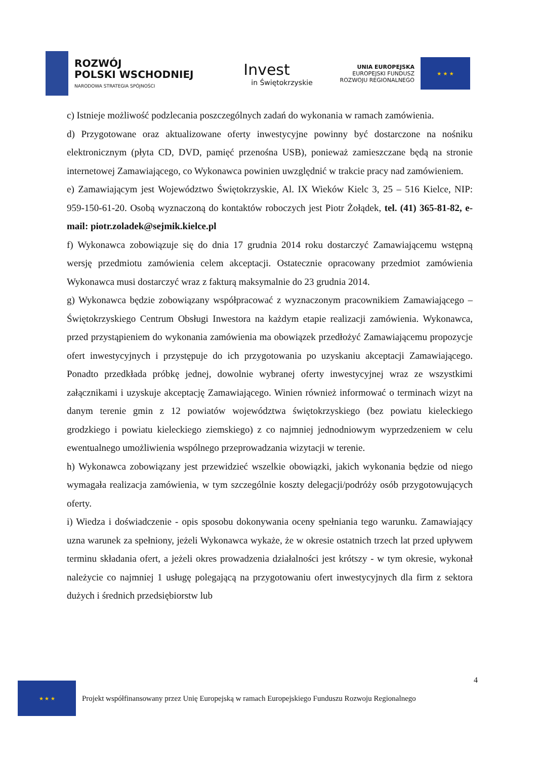ROZWÓJ
POLSKI WSCHODNIEJ
NARODOWA STRATEGIA SPÓJNOŚCI
Invest
in Świętokrzyskie
UNIA EUROPEJSKA
EUROPEJSKI FUNDUSZ
ROZWOJU REGIONALNEGO
★ ★ ★
c) Istnieje możliwość podzlecania poszczególnych zadań do wykonania w ramach zamówienia.
d) Przygotowane oraz aktualizowane oferty inwestycyjne powinny być dostarczone na nośniku elektronicznym (płyta CD, DVD, pamięć przenośna USB), ponieważ zamieszczane będą na stronie internetowej Zamawiającego, co Wykonawca powinien uwzględnić w trakcie pracy nad zamówieniem.
e) Zamawiającym jest Województwo Świętokrzyskie, Al. IX Wieków Kielc 3, 25 – 516 Kielce, NIP: 959-150-61-20. Osobą wyznaczoną do kontaktów roboczych jest Piotr Żołądek, tel. (41) 365-81-82, e-mail: piotr.zoladek@sejmik.kielce.pl
f) Wykonawca zobowiązuje się do dnia 17 grudnia 2014 roku dostarczyć Zamawiającemu wstępną wersję przedmiotu zamówienia celem akceptacji. Ostatecznie opracowany przedmiot zamówienia Wykonawca musi dostarczyć wraz z fakturą maksymalnie do 23 grudnia 2014.
g) Wykonawca będzie zobowiązany współpracować z wyznaczonym pracownikiem Zamawiającego – Świętokrzyskiego Centrum Obsługi Inwestora na każdym etapie realizacji zamówienia. Wykonawca, przed przystąpieniem do wykonania zamówienia ma obowiązek przedłożyć Zamawiającemu propozycje ofert inwestycyjnych i przystępuje do ich przygotowania po uzyskaniu akceptacji Zamawiającego. Ponadto przedkłada próbkę jednej, dowolnie wybranej oferty inwestycyjnej wraz ze wszystkimi załącznikami i uzyskuje akceptację Zamawiającego. Winien również informować o terminach wizyt na danym terenie gmin z 12 powiatów województwa świętokrzyskiego (bez powiatu kieleckiego grodzkiego i powiatu kieleckiego ziemskiego) z co najmniej jednodniowym wyprzedzeniem w celu ewentualnego umożliwienia wspólnego przeprowadzania wizytacji w terenie.
h) Wykonawca zobowiązany jest przewidzieć wszelkie obowiązki, jakich wykonania będzie od niego wymagała realizacja zamówienia, w tym szczególnie koszty delegacji/podróży osób przygotowujących oferty.
i) Wiedza i doświadczenie - opis sposobu dokonywania oceny spełniania tego warunku. Zamawiający uzna warunek za spełniony, jeżeli Wykonawca wykaże, że w okresie ostatnich trzech lat przed upływem terminu składania ofert, a jeżeli okres prowadzenia działalności jest krótszy - w tym okresie, wykonał należycie co najmniej 1 usługę polegającą na przygotowaniu ofert inwestycyjnych dla firm z sektora dużych i średnich przedsiębiorstw lub
4
★ ★ ★
Projekt współfinansowany przez Unię Europejską w ramach Europejskiego Funduszu Rozwoju Regionalnego